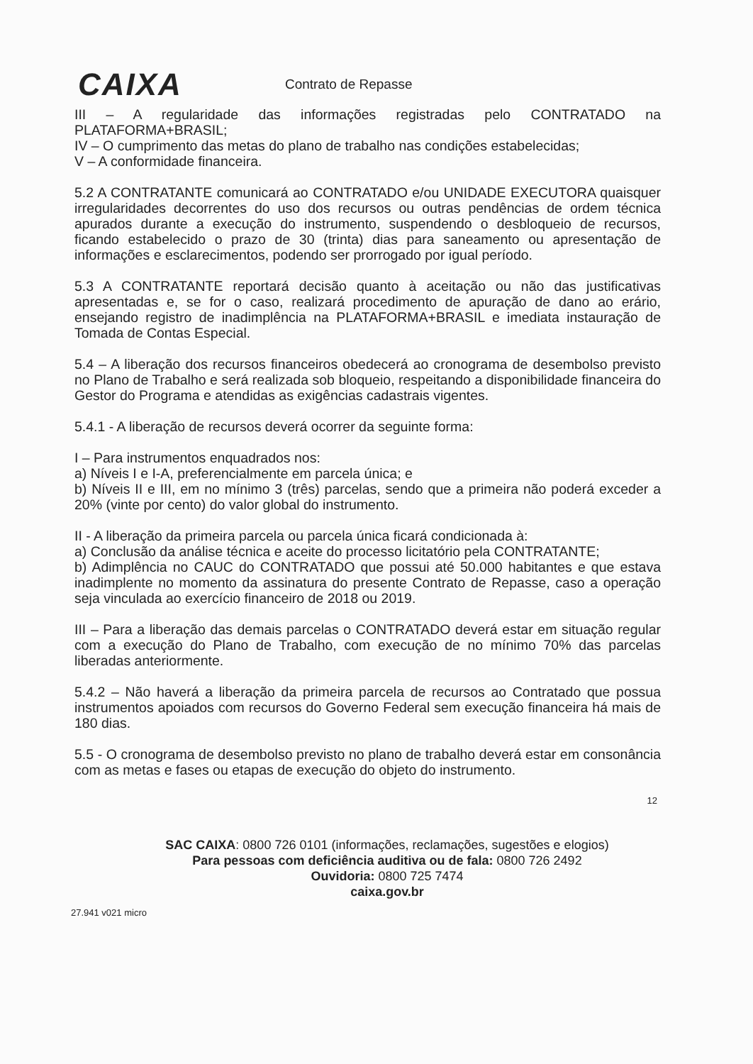CAIXA
Contrato de Repasse
III – A regularidade das informações registradas pelo CONTRATADO na PLATAFORMA+BRASIL;
IV – O cumprimento das metas do plano de trabalho nas condições estabelecidas;
V – A conformidade financeira.
5.2 A CONTRATANTE comunicará ao CONTRATADO e/ou UNIDADE EXECUTORA quaisquer irregularidades decorrentes do uso dos recursos ou outras pendências de ordem técnica apurados durante a execução do instrumento, suspendendo o desbloqueio de recursos, ficando estabelecido o prazo de 30 (trinta) dias para saneamento ou apresentação de informações e esclarecimentos, podendo ser prorrogado por igual período.
5.3 A CONTRATANTE reportará decisão quanto à aceitação ou não das justificativas apresentadas e, se for o caso, realizará procedimento de apuração de dano ao erário, ensejando registro de inadimplência na PLATAFORMA+BRASIL e imediata instauração de Tomada de Contas Especial.
5.4 – A liberação dos recursos financeiros obedecerá ao cronograma de desembolso previsto no Plano de Trabalho e será realizada sob bloqueio, respeitando a disponibilidade financeira do Gestor do Programa e atendidas as exigências cadastrais vigentes.
5.4.1 - A liberação de recursos deverá ocorrer da seguinte forma:
I – Para instrumentos enquadrados nos:
a) Níveis I e I-A, preferencialmente em parcela única; e
b) Níveis II e III, em no mínimo 3 (três) parcelas, sendo que a primeira não poderá exceder a 20% (vinte por cento) do valor global do instrumento.
II - A liberação da primeira parcela ou parcela única ficará condicionada à:
a) Conclusão da análise técnica e aceite do processo licitatório pela CONTRATANTE;
b) Adimplência no CAUC do CONTRATADO que possui até 50.000 habitantes e que estava inadimplente no momento da assinatura do presente Contrato de Repasse, caso a operação seja vinculada ao exercício financeiro de 2018 ou 2019.
III – Para a liberação das demais parcelas o CONTRATADO deverá estar em situação regular com a execução do Plano de Trabalho, com execução de no mínimo 70% das parcelas liberadas anteriormente.
5.4.2 – Não haverá a liberação da primeira parcela de recursos ao Contratado que possua instrumentos apoiados com recursos do Governo Federal sem execução financeira há mais de 180 dias.
5.5 - O cronograma de desembolso previsto no plano de trabalho deverá estar em consonância com as metas e fases ou etapas de execução do objeto do instrumento.
12
SAC CAIXA: 0800 726 0101 (informações, reclamações, sugestões e elogios)
Para pessoas com deficiência auditiva ou de fala: 0800 726 2492
Ouvidoria: 0800 725 7474
caixa.gov.br
27.941 v021 micro